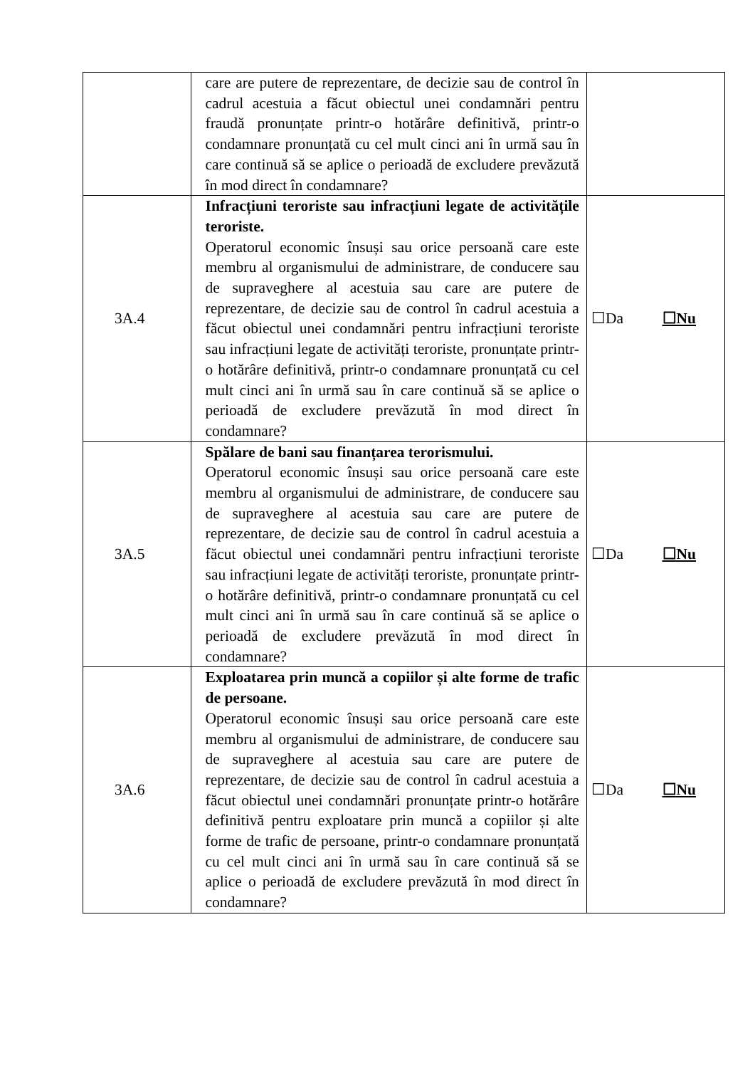| | care are putere de reprezentare, de decizie sau de control în cadrul acestuia a făcut obiectul unei condamnări pentru fraudă pronunțate printr-o hotărâre definitivă, printr-o condamnare pronunțată cu cel mult cinci ani în urmă sau în care continuă să se aplice o perioadă de excludere prevăzută în mod direct în condamnare? | |
| 3A.4 | Infracțiuni teroriste sau infracțiuni legate de activitățile teroriste. Operatorul economic însuși sau orice persoană care este membru al organismului de administrare, de conducere sau de supraveghere al acestuia sau care are putere de reprezentare, de decizie sau de control în cadrul acestuia a făcut obiectul unei condamnări pentru infracțiuni teroriste sau infracțiuni legate de activități teroriste, pronunțate printr-o hotărâre definitivă, printr-o condamnare pronunțată cu cel mult cinci ani în urmă sau în care continuă să se aplice o perioadă de excludere prevăzută în mod direct în condamnare? | ☐Da ☐Nu |
| 3A.5 | Spălare de bani sau finanțarea terorismului. Operatorul economic însuși sau orice persoană care este membru al organismului de administrare, de conducere sau de supraveghere al acestuia sau care are putere de reprezentare, de decizie sau de control în cadrul acestuia a făcut obiectul unei condamnări pentru infracțiuni teroriste sau infracțiuni legate de activități teroriste, pronunțate printr-o hotărâre definitivă, printr-o condamnare pronunțată cu cel mult cinci ani în urmă sau în care continuă să se aplice o perioadă de excludere prevăzută în mod direct în condamnare? | ☐Da ☐Nu |
| 3A.6 | Exploatarea prin muncă a copiilor și alte forme de trafic de persoane. Operatorul economic însuși sau orice persoană care este membru al organismului de administrare, de conducere sau de supraveghere al acestuia sau care are putere de reprezentare, de decizie sau de control în cadrul acestuia a făcut obiectul unei condamnări pronunțate printr-o hotărâre definitivă pentru exploatare prin muncă a copiilor și alte forme de trafic de persoane, printr-o condamnare pronunțată cu cel mult cinci ani în urmă sau în care continuă să se aplice o perioadă de excludere prevăzută în mod direct în condamnare? | ☐Da ☐Nu |